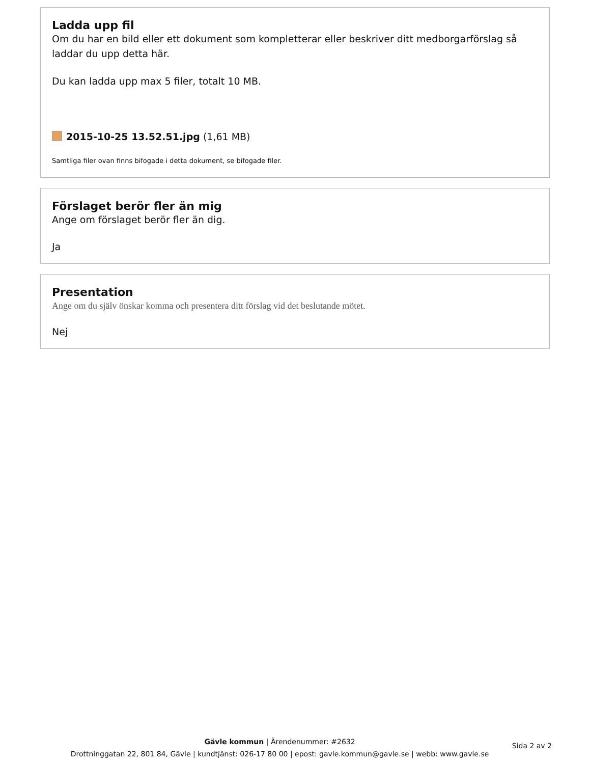Ladda upp fil
Om du har en bild eller ett dokument som kompletterar eller beskriver ditt medborgarförslag så laddar du upp detta här.
Du kan ladda upp max 5 filer, totalt 10 MB.
2015-10-25 13.52.51.jpg (1,61 MB)
Samtliga filer ovan finns bifogade i detta dokument, se bifogade filer.
Förslaget berör fler än mig
Ange om förslaget berör fler än dig.
Ja
Presentation
Ange om du själv önskar komma och presentera ditt förslag vid det beslutande mötet.
Nej
Gävle kommun | Ärendenummer: #2632
Drottninggatan 22, 801 84, Gävle | kundtjänst: 026-17 80 00 | epost: gavle.kommun@gavle.se | webb: www.gavle.se
Sida 2 av 2